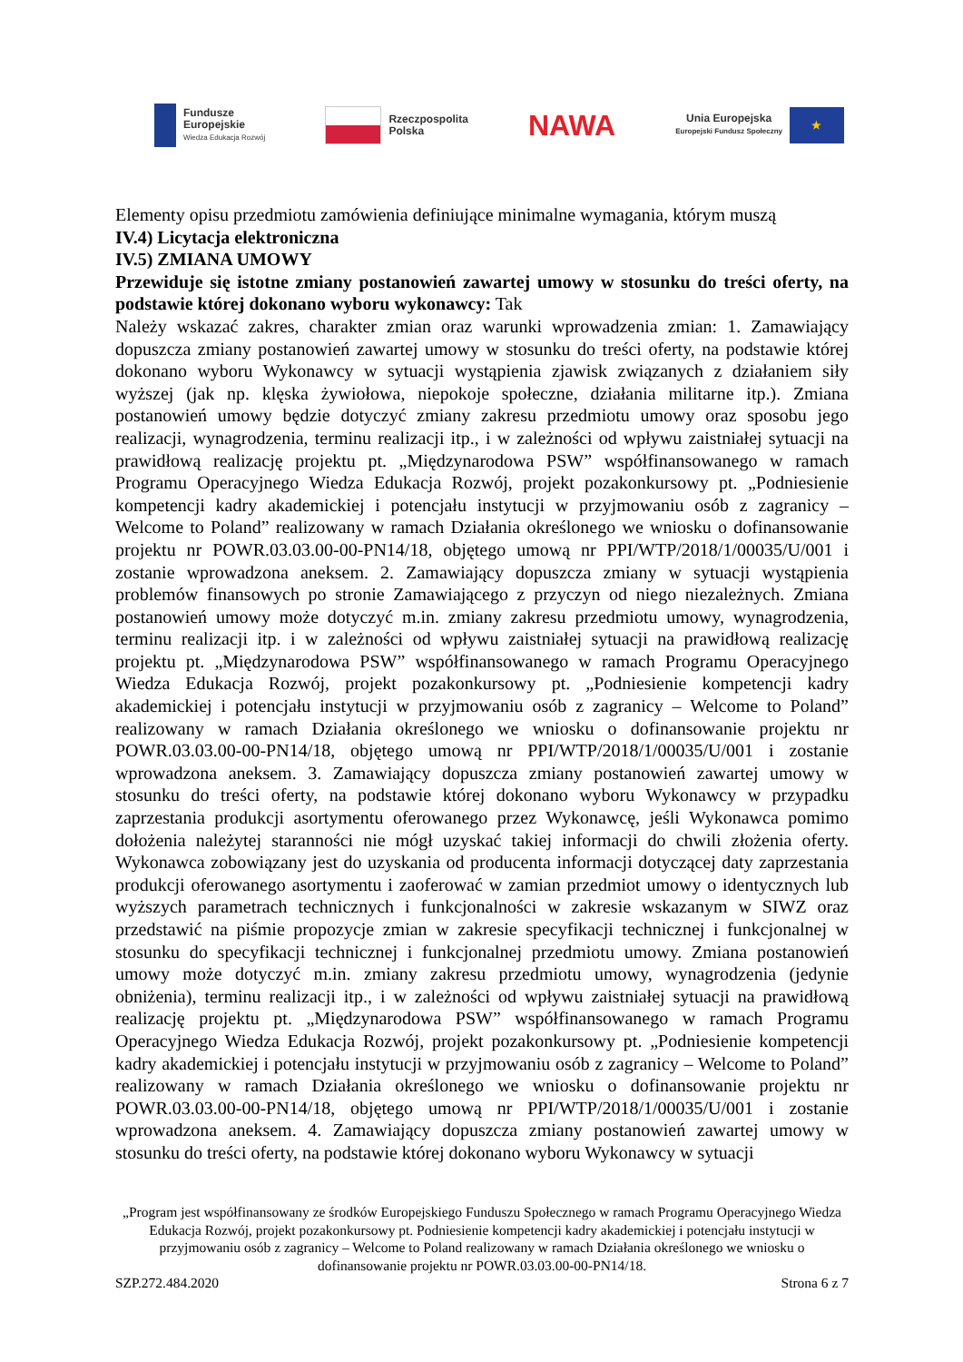Fundusze
Europejskie
Wiedza Edukacja Rozwój
Rzeczpospolita
Polska
NAWA
Unia Europejska
Europejski Fundusz Społeczny
★
Elementy opisu przedmiotu zamówienia definiujące minimalne wymagania, którym muszą
IV.4) Licytacja elektroniczna
IV.5) ZMIANA UMOWY
Przewiduje się istotne zmiany postanowień zawartej umowy w stosunku do treści oferty, na podstawie której dokonano wyboru wykonawcy: Tak
Należy wskazać zakres, charakter zmian oraz warunki wprowadzenia zmian: 1. Zamawiający dopuszcza zmiany postanowień zawartej umowy w stosunku do treści oferty, na podstawie której dokonano wyboru Wykonawcy w sytuacji wystąpienia zjawisk związanych z działaniem siły wyższej (jak np. klęska żywiołowa, niepokoje społeczne, działania militarne itp.). Zmiana postanowień umowy będzie dotyczyć zmiany zakresu przedmiotu umowy oraz sposobu jego realizacji, wynagrodzenia, terminu realizacji itp., i w zależności od wpływu zaistniałej sytuacji na prawidłową realizację projektu pt. „Międzynarodowa PSW” współfinansowanego w ramach Programu Operacyjnego Wiedza Edukacja Rozwój, projekt pozakonkursowy pt. „Podniesienie kompetencji kadry akademickiej i potencjału instytucji w przyjmowaniu osób z zagranicy – Welcome to Poland” realizowany w ramach Działania określonego we wniosku o dofinansowanie projektu nr POWR.03.03.00-00-PN14/18, objętego umową nr PPI/WTP/2018/1/00035/U/001 i zostanie wprowadzona aneksem. 2. Zamawiający dopuszcza zmiany w sytuacji wystąpienia problemów finansowych po stronie Zamawiającego z przyczyn od niego niezależnych. Zmiana postanowień umowy może dotyczyć m.in. zmiany zakresu przedmiotu umowy, wynagrodzenia, terminu realizacji itp. i w zależności od wpływu zaistniałej sytuacji na prawidłową realizację projektu pt. „Międzynarodowa PSW” współfinansowanego w ramach Programu Operacyjnego Wiedza Edukacja Rozwój, projekt pozakonkursowy pt. „Podniesienie kompetencji kadry akademickiej i potencjału instytucji w przyjmowaniu osób z zagranicy – Welcome to Poland” realizowany w ramach Działania określonego we wniosku o dofinansowanie projektu nr POWR.03.03.00-00-PN14/18, objętego umową nr PPI/WTP/2018/1/00035/U/001 i zostanie wprowadzona aneksem. 3. Zamawiający dopuszcza zmiany postanowień zawartej umowy w stosunku do treści oferty, na podstawie której dokonano wyboru Wykonawcy w przypadku zaprzestania produkcji asortymentu oferowanego przez Wykonawcę, jeśli Wykonawca pomimo dołożenia należytej staranności nie mógł uzyskać takiej informacji do chwili złożenia oferty. Wykonawca zobowiązany jest do uzyskania od producenta informacji dotyczącej daty zaprzestania produkcji oferowanego asortymentu i zaoferować w zamian przedmiot umowy o identycznych lub wyższych parametrach technicznych i funkcjonalności w zakresie wskazanym w SIWZ oraz przedstawić na piśmie propozycje zmian w zakresie specyfikacji technicznej i funkcjonalnej w stosunku do specyfikacji technicznej i funkcjonalnej przedmiotu umowy. Zmiana postanowień umowy może dotyczyć m.in. zmiany zakresu przedmiotu umowy, wynagrodzenia (jedynie obniżenia), terminu realizacji itp., i w zależności od wpływu zaistniałej sytuacji na prawidłową realizację projektu pt. „Międzynarodowa PSW” współfinansowanego w ramach Programu Operacyjnego Wiedza Edukacja Rozwój, projekt pozakonkursowy pt. „Podniesienie kompetencji kadry akademickiej i potencjału instytucji w przyjmowaniu osób z zagranicy – Welcome to Poland” realizowany w ramach Działania określonego we wniosku o dofinansowanie projektu nr POWR.03.03.00-00-PN14/18, objętego umową nr PPI/WTP/2018/1/00035/U/001 i zostanie wprowadzona aneksem. 4. Zamawiający dopuszcza zmiany postanowień zawartej umowy w stosunku do treści oferty, na podstawie której dokonano wyboru Wykonawcy w sytuacji
„Program jest współfinansowany ze środków Europejskiego Funduszu Społecznego w ramach Programu Operacyjnego Wiedza Edukacja Rozwój, projekt pozakonkursowy pt. Podniesienie kompetencji kadry akademickiej i potencjału instytucji w przyjmowaniu osób z zagranicy – Welcome to Poland realizowany w ramach Działania określonego we wniosku o dofinansowanie projektu nr POWR.03.03.00-00-PN14/18.
SZP.272.484.2020 Strona 6 z 7